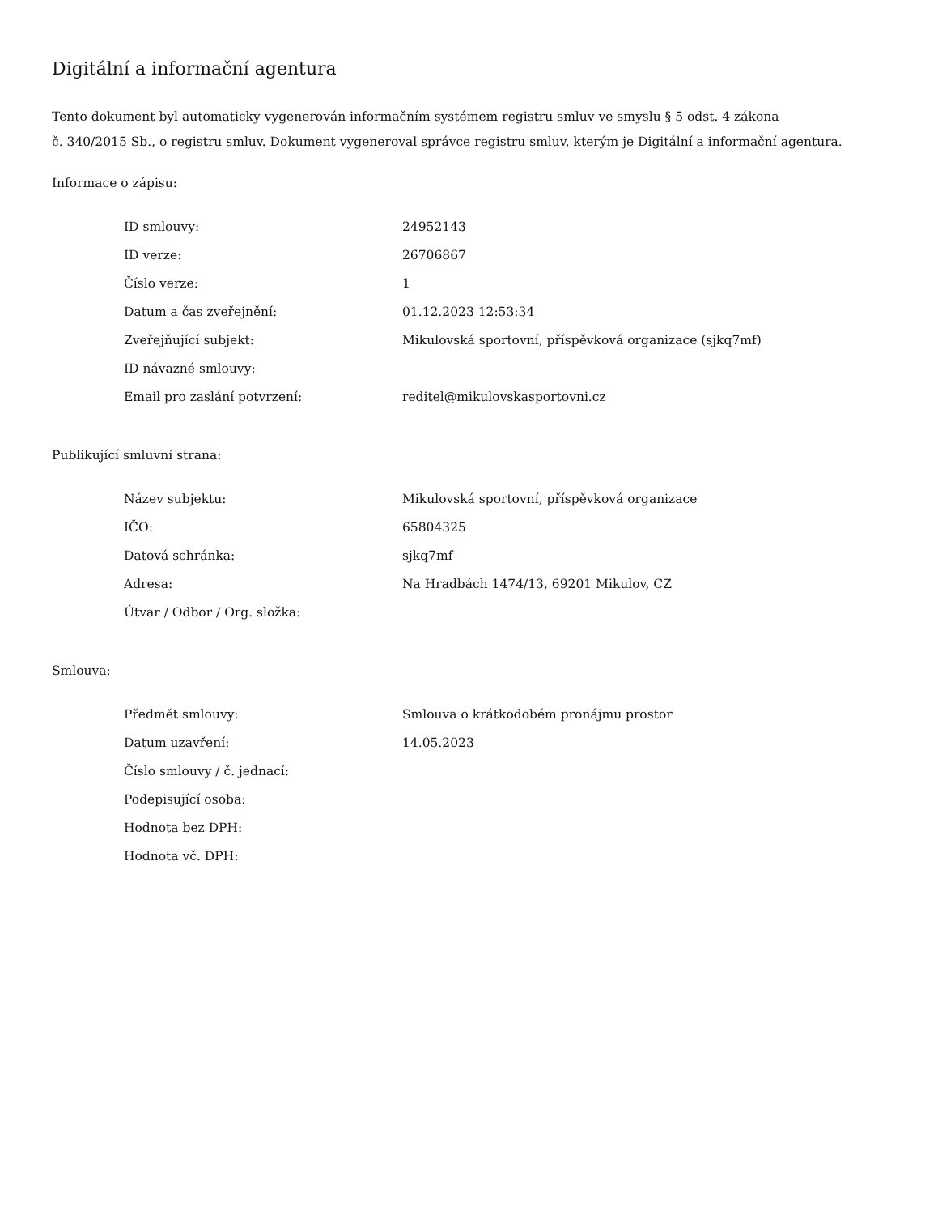Digitální a informační agentura
Tento dokument byl automaticky vygenerován informačním systémem registru smluv ve smyslu § 5 odst. 4 zákona
č. 340/2015 Sb., o registru smluv. Dokument vygeneroval správce registru smluv, kterým je Digitální a informační agentura.
Informace o zápisu:
| ID smlouvy: | 24952143 |
| ID verze: | 26706867 |
| Číslo verze: | 1 |
| Datum a čas zveřejnění: | 01.12.2023 12:53:34 |
| Zveřejňující subjekt: | Mikulovská sportovní, příspěvková organizace (sjkq7mf) |
| ID návazné smlouvy: | |
| Email pro zaslání potvrzení: | reditel@mikulovskasportovni.cz |
Publikující smluvní strana:
| Název subjektu: | Mikulovská sportovní, příspěvková organizace |
| IČO: | 65804325 |
| Datová schránka: | sjkq7mf |
| Adresa: | Na Hradbách 1474/13, 69201 Mikulov, CZ |
| Útvar / Odbor / Org. složka: | |
Smlouva:
| Předmět smlouvy: | Smlouva o krátkodobém pronájmu prostor |
| Datum uzavření: | 14.05.2023 |
| Číslo smlouvy / č. jednací: | |
| Podepisující osoba: | |
| Hodnota bez DPH: | |
| Hodnota vč. DPH: | |